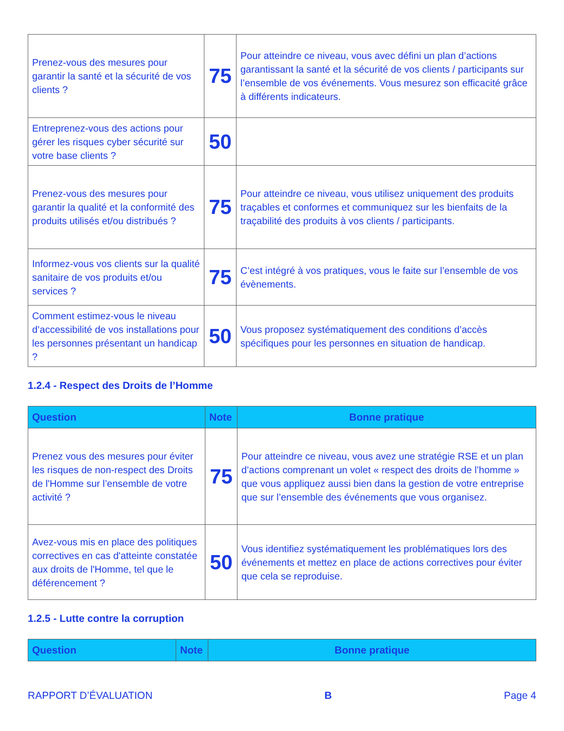| Prenez-vous des mesures pour garantir la santé et la sécurité de vos clients ? | 75 | Pour atteindre ce niveau, vous avec défini un plan d’actions garantissant la santé et la sécurité de vos clients / participants sur l’ensemble de vos événements. Vous mesurez son efficacité grâce à différents indicateurs. |
| Entreprenez-vous des actions pour gérer les risques cyber sécurité sur votre base clients ? | 50 | |
| Prenez-vous des mesures pour garantir la qualité et la conformité des produits utilisés et/ou distribués ? | 75 | Pour atteindre ce niveau, vous utilisez uniquement des produits traçables et conformes et communiquez sur les bienfaits de la traçabilité des produits à vos clients / participants. |
| Informez-vous vos clients sur la qualité sanitaire de vos produits et/ou services ? | 75 | C’est intégré à vos pratiques, vous le faite sur l’ensemble de vos évènements. |
| Comment estimez-vous le niveau d’accessibilité de vos installations pour les personnes présentant un handicap ? | 50 | Vous proposez systématiquement des conditions d’accès spécifiques pour les personnes en situation de handicap. |
1.2.4 - Respect des Droits de l’Homme
| Question | Note | Bonne pratique |
| --- | --- | --- |
| Prenez vous des mesures pour éviter les risques de non-respect des Droits de l'Homme sur l’ensemble de votre activité ? | 75 | Pour atteindre ce niveau, vous avez une stratégie RSE et un plan d’actions comprenant un volet « respect des droits de l’homme » que vous appliquez aussi bien dans la gestion de votre entreprise que sur l’ensemble des événements que vous organisez. |
| Avez-vous mis en place des politiques correctives en cas d'atteinte constatée aux droits de l'Homme, tel que le déférencement ? | 50 | Vous identifiez systématiquement les problématiques lors des événements et mettez en place de actions correctives pour éviter que cela se reproduise. |
1.2.5 - Lutte contre la corruption
| Question | Note | Bonne pratique |
| --- | --- | --- |
RAPPORT D’ÉVALUATION B Page 4